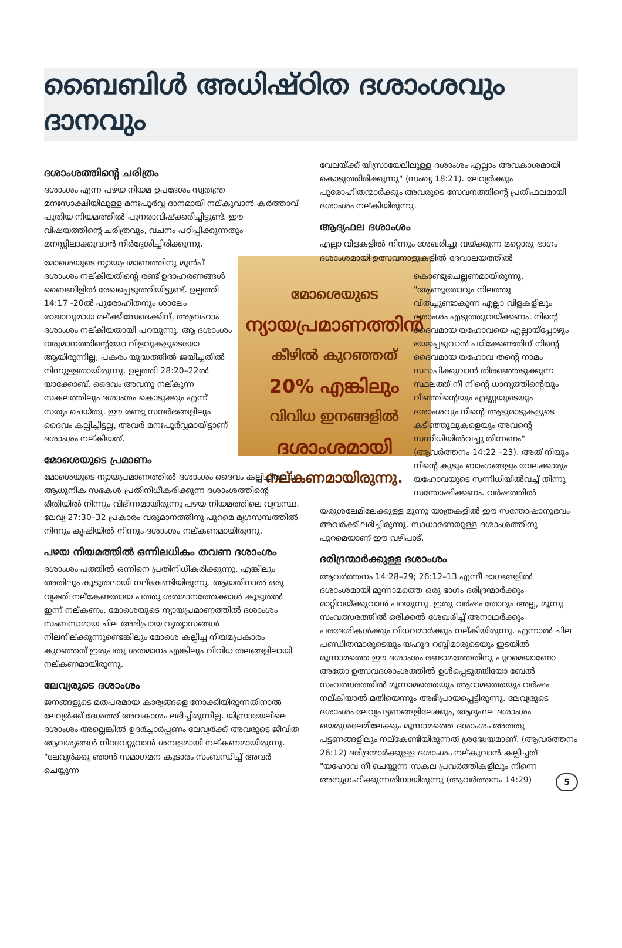ബൈബിൾ അധിഷ്ഠിത ദശാംശവും ദാനവും
ദശാംശത്തിന്റെ ചരിത്രം
ദശാംശം എന്ന പഴയ നിയമ ഉപദേശം സ്വതന്ത്ര മനഃസാക്ഷിയിലുള്ള മനഃപൂർവ്വ ദാനമായി നല്കുവാൻ കർത്താവ് പുതിയ നിയമത്തിൽ പുനരാവിഷ്ക്കരിച്ചിട്ടുണ്ട്. ഈ വിഷയത്തിന്റെ ചരിത്രവും, വചനം പഠിപ്പിക്കുന്നതും മനസ്സിലാക്കുവാൻ നിർദ്ദേശിച്ചിരിക്കുന്നു.
മോശെയുടെ
ന്യായപ്രമാണത്തിൻ
കീഴിൽ കുറഞ്ഞത്
20% എങ്കിലും
വിവിധ ഇനങ്ങളിൽ
ദശാംശമായി
നല്കണമായിരുന്നു.
മോശെയുടെ ന്യായപ്രമാണത്തിനു മുൻപ് ദശാംശം നല്കിയതിന്റെ രണ്ട് ഉദാഹരണങ്ങൾ ബൈബിളിൽ രേഖപ്പെടുത്തിയിട്ടുണ്ട്. ഉല്പത്തി 14:17 -20ൽ പുരോഹിതനും ശാലേം രാജാവുമായ മല്ക്കീസേദെക്കിന്, അബ്രഹാം ദശാംശം നല്കിയതായി പറയുന്നു. ആ ദശാംശം വരുമാനത്തിന്റെയോ വിളവുകളുടെയോ ആയിരുന്നില്ല, പകരം യുദ്ധത്തിൽ ജയിച്ചതിൽ നിന്നുള്ളതായിരുന്നു. ഉല്പത്തി 28:20–22ൽ യാക്കോബ്, ദൈവം അവനു നല്കുന്ന സകലത്തിലും ദശാംശം കൊടുക്കും എന്ന് സത്യം ചെയ്തു. ഈ രണ്ടു സന്ദർഭങ്ങളിലും ദൈവം കല്പിച്ചിട്ടല്ല, അവർ മനഃപൂർവ്വമായിട്ടാണ് ദശാംശം നല്കിയത്.
മോശെയുടെ പ്രമാണം
മോശെയുടെ ന്യായപ്രമാണത്തിൽ ദശാംശം ദൈവം കല്പിച്ചിരുന്നു. ആധുനിക സഭകൾ പ്രതിനിധീകരിക്കുന്ന ദശാംശത്തിന്റെ രീതിയിൽ നിന്നും വിഭിന്നമായിരുന്നു പഴയ നിയമത്തിലെ വ്യവസ്ഥ. ലേവ്യ 27:30–32 പ്രകാരം വരുമാനത്തിനു പുറമെ മൃഗസമ്പത്തിൽ നിന്നും കൃഷിയിൽ നിന്നും ദശാംശം നല്കണമായിരുന്നു.
പഴയ നിയമത്തിൽ ഒന്നിലധികം തവണ ദശാംശം
ദശാംശം പത്തിൽ ഒന്നിനെ പ്രതിനിധീകരിക്കുന്നു. എങ്കിലും അതിലും കൂടുതലായി നല്കേണ്ടിയിരുന്നു. ആയതിനാൽ ഒരു വ്യക്തി നല്കേണ്ടതായ പത്തു ശതമാനത്തേക്കാൾ കൂടുതൽ ഇന്ന് നല്കണം. മോശെയുടെ ന്യായപ്രമാണത്തിൽ ദശാംശം സംബന്ധമായ ചില അഭിപ്രായ വ്യത്യാസങ്ങൾ നിലനില്ക്കുന്നുണ്ടെങ്കിലും മോശെ കല്പിച്ച നിയമപ്രകാരം കുറഞ്ഞത് ഇരുപതു ശതമാനം എങ്കിലും വിവിധ തലങ്ങളിലായി നല്കണമായിരുന്നു.
ലേവ്യരുടെ ദശാംശം
ജനങ്ങളുടെ മതപരമായ കാര്യങ്ങളെ നോക്കിയിരുന്നതിനാൽ ലേവ്യർക്ക് ദേശത്ത് അവകാശം ലഭിച്ചിരുന്നില്ല. യിസ്രായേലിലെ ദശാംശം അല്ലെങ്കിൽ ഉദർച്ചാർപ്പണം ലേവ്യർക്ക് അവരുടെ ജീവിത ആവശ്യങ്ങൾ നിറവേറ്റുവാൻ ശമ്പളമായി നല്കണമായിരുന്നു. "ലേവ്യർക്കു ഞാൻ സമാഗമന കൂടാരം സംബന്ധിച്ച് അവർ ചെയ്യുന്ന
വേലയ്ക്ക് യിസ്രായേലിലുള്ള ദശാംശം എല്ലാം അവകാശമായി കൊടുത്തിരിക്കുന്നു" (സംഖ്യ 18:21). ലേവ്യർക്കും പുരോഹിതന്മാർക്കും അവരുടെ സേവനത്തിന്റെ പ്രതിഫലമായി ദശാംശം നല്കിയിരുന്നു.
ആദ്യഫല ദശാംശം
എല്ലാ വിളകളിൽ നിന്നും ശേഖരിച്ചു വയ്ക്കുന്ന മറ്റൊരു ഭാഗം ദശാംശമായി ഉത്സവനാളുകളിൽ ദേവാലയത്തിൽ
കൊണ്ടുചെല്ലണമായിരുന്നു. "ആണ്ടുതോറും നിലത്തു വിതച്ചുണ്ടാകുന്ന എല്ലാ വിളകളിലും ദശാംശം എടുത്തുവയ്ക്കണം. നിന്റെ ദൈവമായ യഹോവയെ എല്ലായ്പ്പോഴും ഭയപ്പെടുവാൻ പഠിക്കേണ്ടതിന് നിന്റെ ദൈവമായ യഹോവ തന്റെ നാമം സ്ഥാപിക്കുവാൻ തിരഞ്ഞെടുക്കുന്ന സ്ഥലത്ത് നീ നിന്റെ ധാന്യത്തിന്റെയും വീഞ്ഞിന്റെയും എണ്ണയുടെയും ദശാംശവും നിന്റെ ആടുമാടുകളുടെ കടിഞ്ഞൂലുകളെയും അവന്റെ സന്നിധിയിൽവച്ചു തിന്നണം" (ആവർത്തനം 14:22 –23). അത് നീയും നിന്റെ കുടും ബാംഗങ്ങളും വേലക്കാരും യഹോവയുടെ സന്നിധിയിൽവച്ച് തിന്നു സന്തോഷിക്കണം. വർഷത്തിൽ
യരുശലേമിലേക്കുള്ള മൂന്നു യാത്രകളിൽ ഈ സന്തോഷാനുഭവം അവർക്ക് ലഭിച്ചിരുന്നു. സാധാരണയുള്ള ദശാംശത്തിനു പുറമെയാണ് ഈ വഴിപാട്.
ദരിദ്രന്മാർക്കുള്ള ദശാംശം
ആവർത്തനം 14:28–29; 26:12–13 എന്നീ ഭാഗങ്ങളിൽ ദശാംശമായി മൂന്നാമത്തെ ഒരു ഭാഗം ദരിദ്രന്മാർക്കും മാറ്റിവയ്ക്കുവാൻ പറയുന്നു. ഇതു വർഷം തോറും അല്ല, മൂന്നു സംവത്സരത്തിൽ ഒരിക്കൽ ശേഖരിച്ച് അനാഥർക്കും പരദേശികൾക്കും വിധവമാർക്കും നല്കിയിരുന്നു. എന്നാൽ ചില പണ്ഡിതന്മാരുടെയും യഹൂദ റബ്ബിമാരുടെയും ഇടയിൽ മൂന്നാമത്തെ ഈ ദശാംശം രണ്ടാമത്തേതിനു പുറമെയാണോ അതോ ഉത്സവദശാംശത്തിൽ ഉൾപ്പെടുത്തിയോ ബേൽ സംവത്സരത്തിൽ മൂന്നാമത്തെയും ആറാമത്തെയും വർഷം നല്കിയാൽ മതിയെന്നും അഭിപ്രായപ്പെട്ടിരുന്നു. ലേവ്യരുടെ ദശാംശം ലേവ്യപട്ടണങ്ങളിലേക്കും, ആദ്യഫല ദശാംശം യെരുശലേമിലേക്കും മൂന്നാമത്തെ ദശാംശം അതതു പട്ടണങ്ങളിലും നല്കേണ്ടിയിരുന്നത് ശ്രദ്ധേയമാണ്. (ആവർത്തനം 26:12) ദരിദ്രന്മാർക്കുള്ള ദശാംശം നല്കുവാൻ കല്പിച്ചത് "യഹോവ നീ ചെയ്യുന്ന സകല പ്രവർത്തികളിലും നിന്നെ അനുഗ്രഹിക്കുന്നതിനായിരുന്നു (ആവർത്തനം 14:29) 5